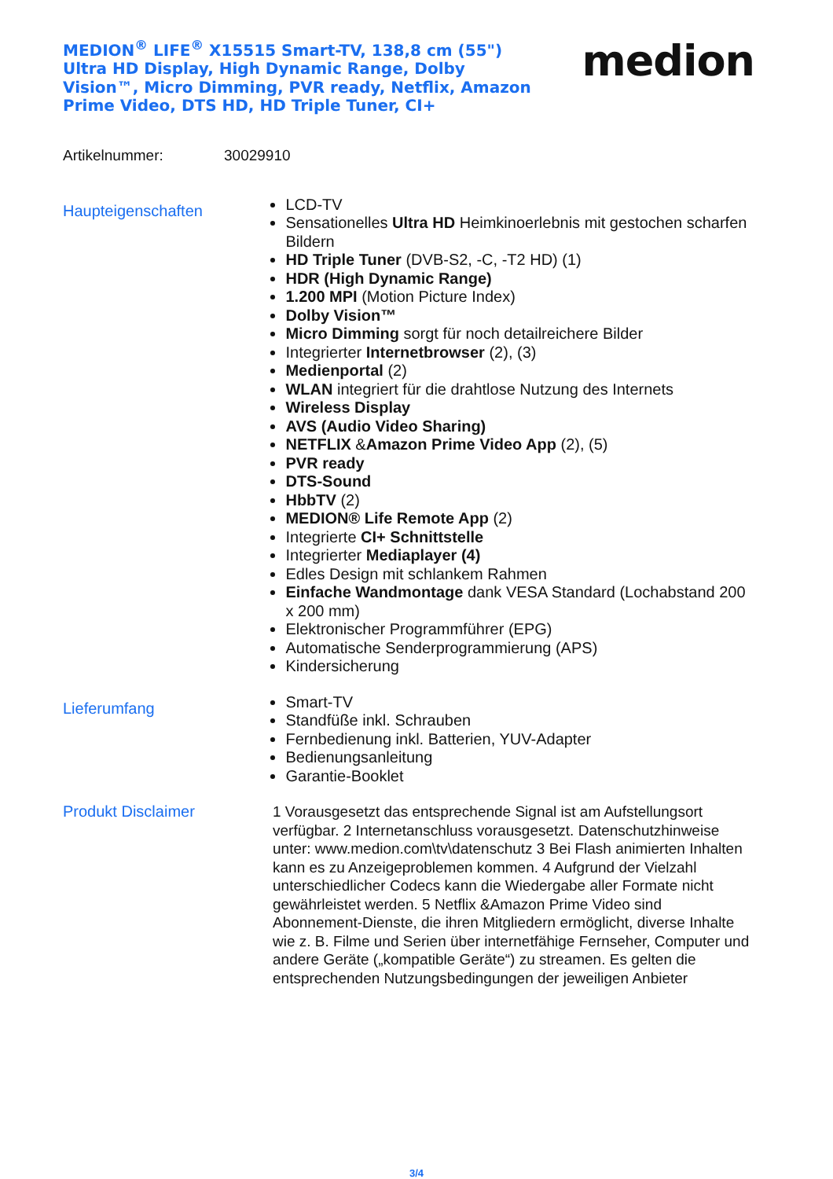MEDION<sup>®</sup> LIFE<sup>®</sup> X15515 Smart-TV, 138,8 cm (55") Ultra HD Display, High Dynamic Range, Dolby Vision™, Micro Dimming, PVR ready, Netflix, Amazon Prime Video, DTS HD, HD Triple Tuner, CI+
medion
Artikelnummer: 30029910
Haupteigenschaften
LCD-TV
Sensationelles Ultra HD Heimkinoerlebnis mit gestochen scharfen Bildern
HD Triple Tuner (DVB-S2, -C, -T2 HD) (1)
HDR (High Dynamic Range)
1.200 MPI (Motion Picture Index)
Dolby Vision™
Micro Dimming sorgt für noch detailreichere Bilder
Integrierter Internetbrowser (2), (3)
Medienportal (2)
WLAN integriert für die drahtlose Nutzung des Internets
Wireless Display
AVS (Audio Video Sharing)
NETFLIX &Amazon Prime Video App (2), (5)
PVR ready
DTS-Sound
HbbTV (2)
MEDION® Life Remote App (2)
Integrierte CI+ Schnittstelle
Integrierter Mediaplayer (4)
Edles Design mit schlankem Rahmen
Einfache Wandmontage dank VESA Standard (Lochabstand 200 x 200 mm)
Elektronischer Programmführer (EPG)
Automatische Senderprogrammierung (APS)
Kindersicherung
Lieferumfang
Smart-TV
Standfüße inkl. Schrauben
Fernbedienung inkl. Batterien, YUV-Adapter
Bedienungsanleitung
Garantie-Booklet
Produkt Disclaimer
1 Vorausgesetzt das entsprechende Signal ist am Aufstellungsort verfügbar. 2 Internetanschluss vorausgesetzt. Datenschutzhinweise unter: www.medion.com\tv\datenschutz 3 Bei Flash animierten Inhalten kann es zu Anzeigeproblemen kommen. 4 Aufgrund der Vielzahl unterschiedlicher Codecs kann die Wiedergabe aller Formate nicht gewährleistet werden. 5 Netflix &Amazon Prime Video sind Abonnement-Dienste, die ihren Mitgliedern ermöglicht, diverse Inhalte wie z. B. Filme und Serien über internetfähige Fernseher, Computer und andere Geräte („kompatible Geräte“) zu streamen. Es gelten die entsprechenden Nutzungsbedingungen der jeweiligen Anbieter
3/4